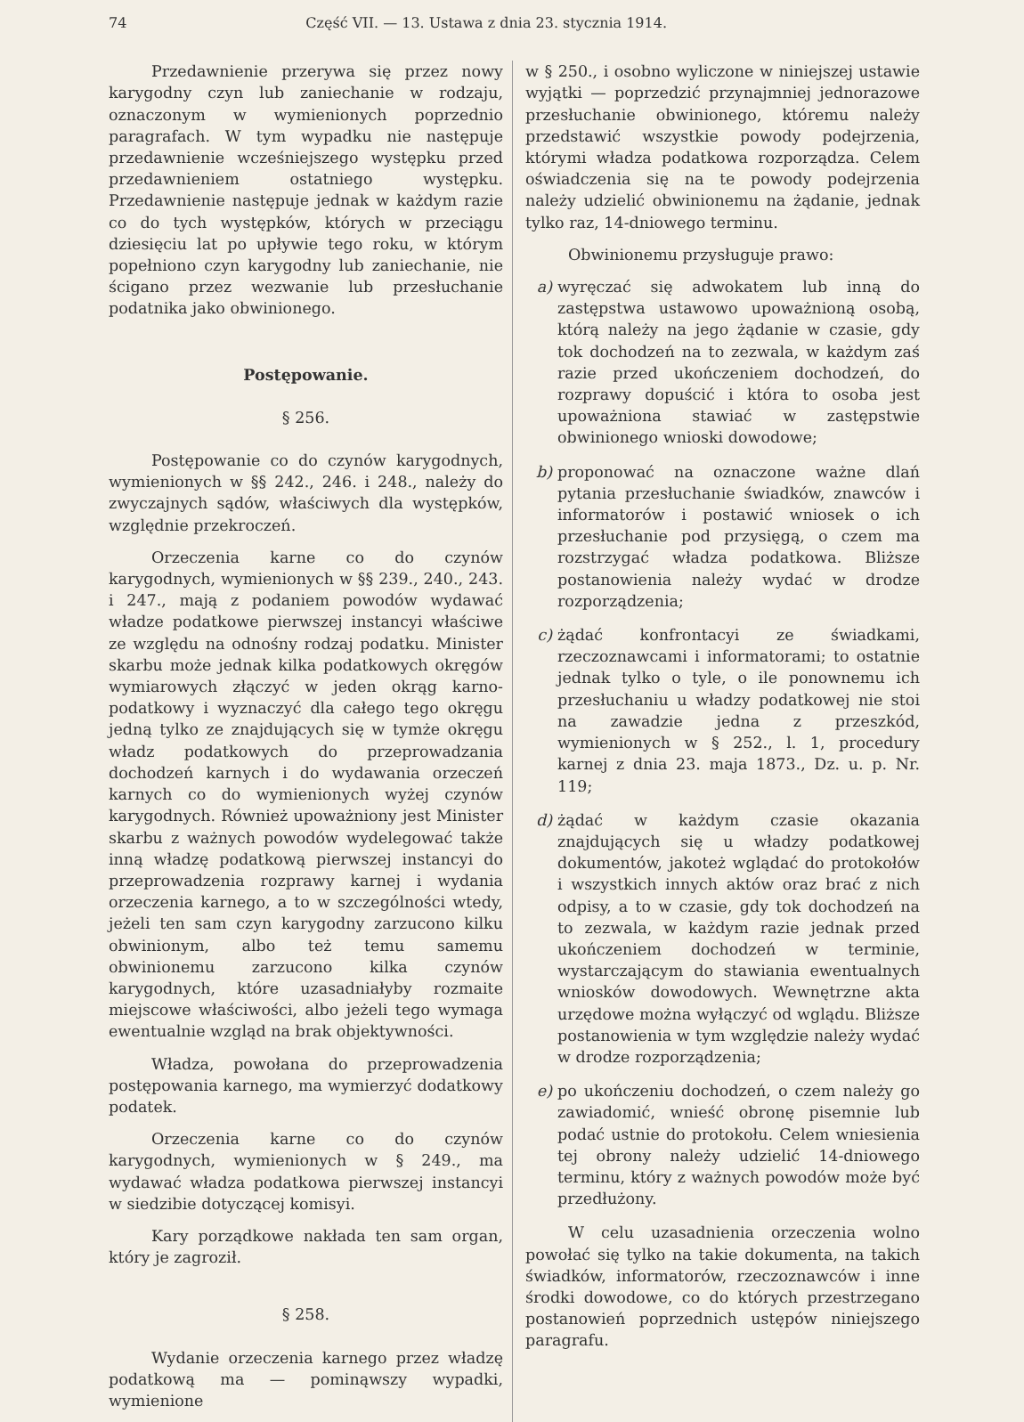74 Część VII. — 13. Ustawa z dnia 23. stycznia 1914.
Przedawnienie przerywa się przez nowy karygodny czyn lub zaniechanie w rodzaju, oznaczonym w wymienionych poprzednio paragrafach. W tym wypadku nie następuje przedawnienie wcześniejszego występku przed przedawnieniem ostatniego występku. Przedawnienie następuje jednak w każdym razie co do tych występków, których w przeciągu dziesięciu lat po upływie tego roku, w którym popełniono czyn karygodny lub zaniechanie, nie ścigano przez wezwanie lub przesłuchanie podatnika jako obwinionego.
Postępowanie.
§ 256.
Postępowanie co do czynów karygodnych, wymienionych w §§ 242., 246. i 248., należy do zwyczajnych sądów, właściwych dla występków, względnie przekroczeń.
Orzeczenia karne co do czynów karygodnych, wymienionych w §§ 239., 240., 243. i 247., mają z podaniem powodów wydawać władze podatkowe pierwszej instancyi właściwe ze względu na odnośny rodzaj podatku. Minister skarbu może jednak kilka podatkowych okręgów wymiarowych złączyć w jeden okrąg karno-podatkowy i wyznaczyć dla całego tego okręgu jedną tylko ze znajdujących się w tymże okręgu władz podatkowych do przeprowadzania dochodzeń karnych i do wydawania orzeczeń karnych co do wymienionych wyżej czynów karygodnych. Również upoważniony jest Minister skarbu z ważnych powodów wydelegować także inną władzę podatkową pierwszej instancyi do przeprowadzenia rozprawy karnej i wydania orzeczenia karnego, a to w szczególności wtedy, jeżeli ten sam czyn karygodny zarzucono kilku obwinionym, albo też temu samemu obwinionemu zarzucono kilka czynów karygodnych, które uzasadniałyby rozmaite miejscowe właściwości, albo jeżeli tego wymaga ewentualnie wzgląd na brak objektywności.
Władza, powołana do przeprowadzenia postępowania karnego, ma wymierzyć dodatkowy podatek.
Orzeczenia karne co do czynów karygodnych, wymienionych w § 249., ma wydawać władza podatkowa pierwszej instancyi w siedzibie dotyczącej komisyi.
Kary porządkowe nakłada ten sam organ, który je zagroził.
§ 258.
Wydanie orzeczenia karnego przez władzę podatkową ma — pominąwszy wypadki, wymienione
w § 250., i osobno wyliczone w niniejszej ustawie wyjątki — poprzedzić przynajmniej jednorazowe przesłuchanie obwinionego, któremu należy przedstawić wszystkie powody podejrzenia, którymi władza podatkowa rozporządza. Celem oświadczenia się na te powody podejrzenia należy udzielić obwinionemu na żądanie, jednak tylko raz, 14-dniowego terminu.
Obwinionemu przysługuje prawo:
a) wyręczać się adwokatem lub inną do zastępstwa ustawowo upoważnioną osobą, którą należy na jego żądanie w czasie, gdy tok dochodzeń na to zezwala, w każdym zaś razie przed ukończeniem dochodzeń, do rozprawy dopuścić i która to osoba jest upoważniona stawiać w zastępstwie obwinionego wnioski dowodowe;
b) proponować na oznaczone ważne dlań pytania przesłuchanie świadków, znawców i informatorów i postawić wniosek o ich przesłuchanie pod przysięgą, o czem ma rozstrzygać władza podatkowa. Bliższe postanowienia należy wydać w drodze rozporządzenia;
c) żądać konfrontacyi ze świadkami, rzeczoznawcami i informatorami; to ostatnie jednak tylko o tyle, o ile ponownemu ich przesłuchaniu u władzy podatkowej nie stoi na zawadzie jedna z przeszkód, wymienionych w § 252., l. 1, procedury karnej z dnia 23. maja 1873., Dz. u. p. Nr. 119;
d) żądać w każdym czasie okazania znajdujących się u władzy podatkowej dokumentów, jakoteż wglądać do protokołów i wszystkich innych aktów oraz brać z nich odpisy, a to w czasie, gdy tok dochodzeń na to zezwala, w każdym razie jednak przed ukończeniem dochodzeń w terminie, wystarczającym do stawiania ewentualnych wniosków dowodowych. Wewnętrzne akta urzędowe można wyłączyć od wglądu. Bliższe postanowienia w tym względzie należy wydać w drodze rozporządzenia;
e) po ukończeniu dochodzeń, o czem należy go zawiadomić, wnieść obronę pisemnie lub podać ustnie do protokołu. Celem wniesienia tej obrony należy udzielić 14-dniowego terminu, który z ważnych powodów może być przedłużony.
W celu uzasadnienia orzeczenia wolno powołać się tylko na takie dokumenta, na takich świadków, informatorów, rzeczoznawców i inne środki dowodowe, co do których przestrzegano postanowień poprzednich ustępów niniejszego paragrafu.